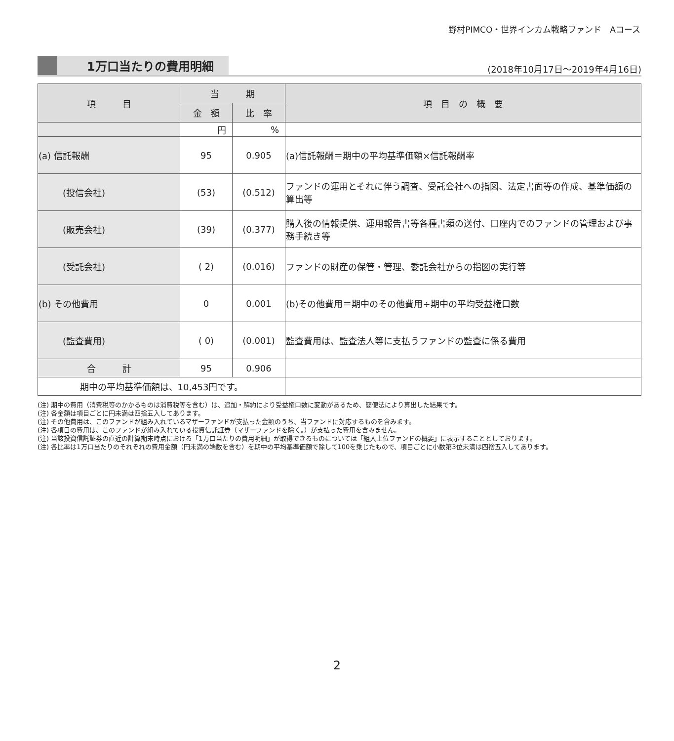野村PIMCO・世界インカム戦略ファンド　Aコース
1万口当たりの費用明細
(2018年10月17日～2019年4月16日)
| 項 目 | 当 期 | | 項 目 の 概 要 |
| --- | --- | --- | --- |
| | 金 額 | 比 率 | |
| | 円 | % | |
| (a) 信託報酬 | 95 | 0.905 | (a)信託報酬＝期中の平均基準価額×信託報酬率 |
| (投信会社) | (53) | (0.512) | ファンドの運用とそれに伴う調査、受託会社への指図、法定書面等の作成、基準価額の算出等 |
| (販売会社) | (39) | (0.377) | 購入後の情報提供、運用報告書等各種書類の送付、口座内でのファンドの管理および事務手続き等 |
| (受託会社) | ( 2) | (0.016) | ファンドの財産の保管・管理、委託会社からの指図の実行等 |
| (b) その他費用 | 0 | 0.001 | (b)その他費用＝期中のその他費用÷期中の平均受益権口数 |
| (監査費用) | ( 0) | (0.001) | 監査費用は、監査法人等に支払うファンドの監査に係る費用 |
| 合 計 | 95 | 0.906 | |
| 期中の平均基準価額は、10,453円です。 | | | |
(注) 期中の費用（消費税等のかかるものは消費税等を含む）は、追加・解約により受益権口数に変動があるため、簡便法により算出した結果です。
(注) 各金額は項目ごとに円未満は四捨五入してあります。
(注) その他費用は、このファンドが組み入れているマザーファンドが支払った金額のうち、当ファンドに対応するものを含みます。
(注) 各項目の費用は、このファンドが組み入れている投資信託証券（マザーファンドを除く。）が支払った費用を含みません。
(注) 当該投資信託証券の直近の計算期末時点における「1万口当たりの費用明細」が取得できるものについては「組入上位ファンドの概要」に表示することとしております。
(注) 各比率は1万口当たりのそれぞれの費用金額（円未満の端数を含む）を期中の平均基準価額で除して100を乗じたもので、項目ごとに小数第3位未満は四捨五入してあります。
2